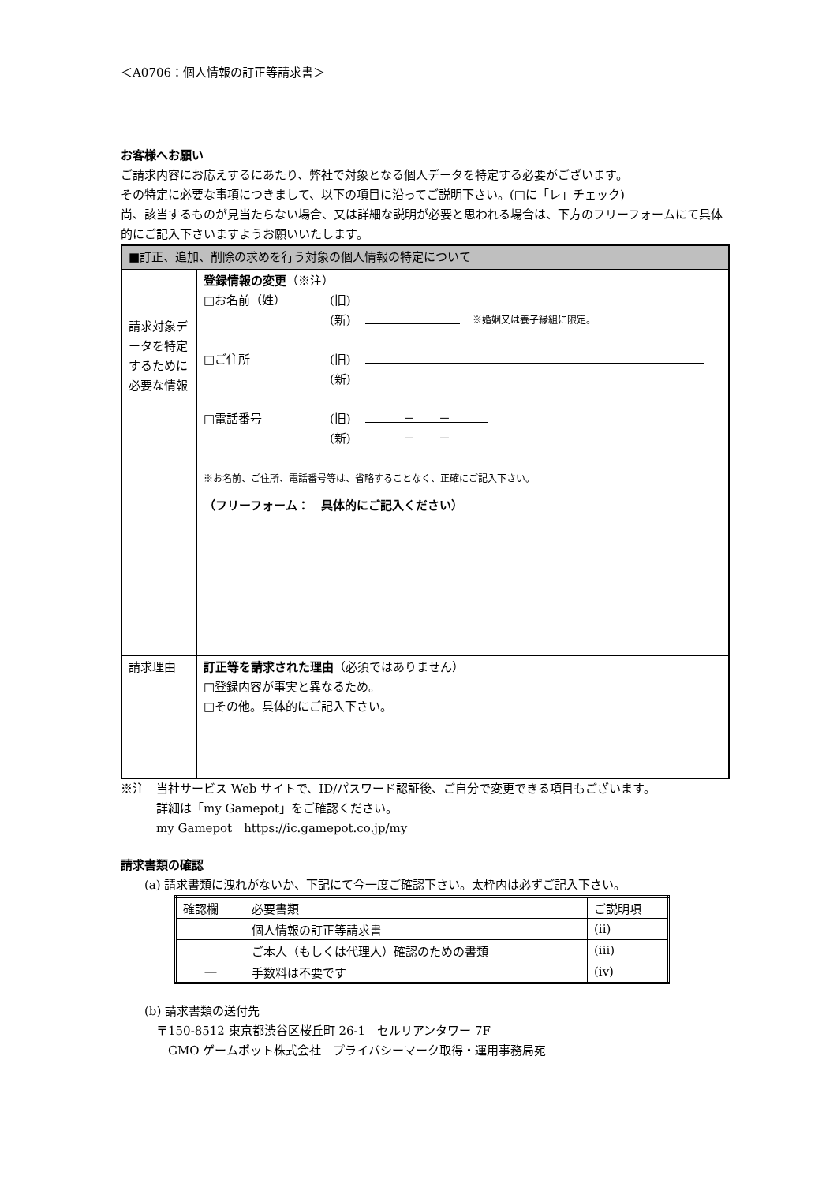＜A0706：個人情報の訂正等請求書＞
お客様へお願い
ご請求内容にお応えするにあたり、弊社で対象となる個人データを特定する必要がございます。
その特定に必要な事項につきまして、以下の項目に沿ってご説明下さい。(□に「レ」チェック)
尚、該当するものが見当たらない場合、又は詳細な説明が必要と思われる場合は、下方のフリーフォームにて具体的にご記入下さいますようお願いいたします。
| ■訂正、追加、削除の求めを行う対象の個人情報の特定について | |
| 請求対象データを特定するために必要な情報 | 登録情報の変更 （※注） □お名前（姓） (旧) (新) ※婚姻又は養子縁組に限定。 □ご住所 (旧) (新) □電話番号 (旧) － － (新) － － ※お名前、ご住所、電話番号等は、省略することなく、正確にご記入下さい。 |
| | （フリーフォーム： 具体的にご記入ください） |
| 請求理由 | 訂正等を請求された理由 （必須ではありません） □登録内容が事実と異なるため。 □その他。具体的にご記入下さい。 |
※注　当社サービス Web サイトで、ID/パスワード認証後、ご自分で変更できる項目もございます。
　　　詳細は「my Gamepot」をご確認ください。
　　　my Gamepot　https://ic.gamepot.co.jp/my
請求書類の確認
　　(a) 請求書類に洩れがないか、下記にて今一度ご確認下さい。太枠内は必ずご記入下さい。
| 確認欄 | 必要書類 | ご説明項 |
| | 個人情報の訂正等請求書 | (ii) |
| | ご本人（もしくは代理人）確認のための書類 | (iii) |
| ― | 手数料は不要です | (iv) |
　　(b) 請求書類の送付先
　　　〒150-8512 東京都渋谷区桜丘町 26-1　セルリアンタワー 7F
　　　　GMO ゲームポット株式会社　プライバシーマーク取得・運用事務局宛